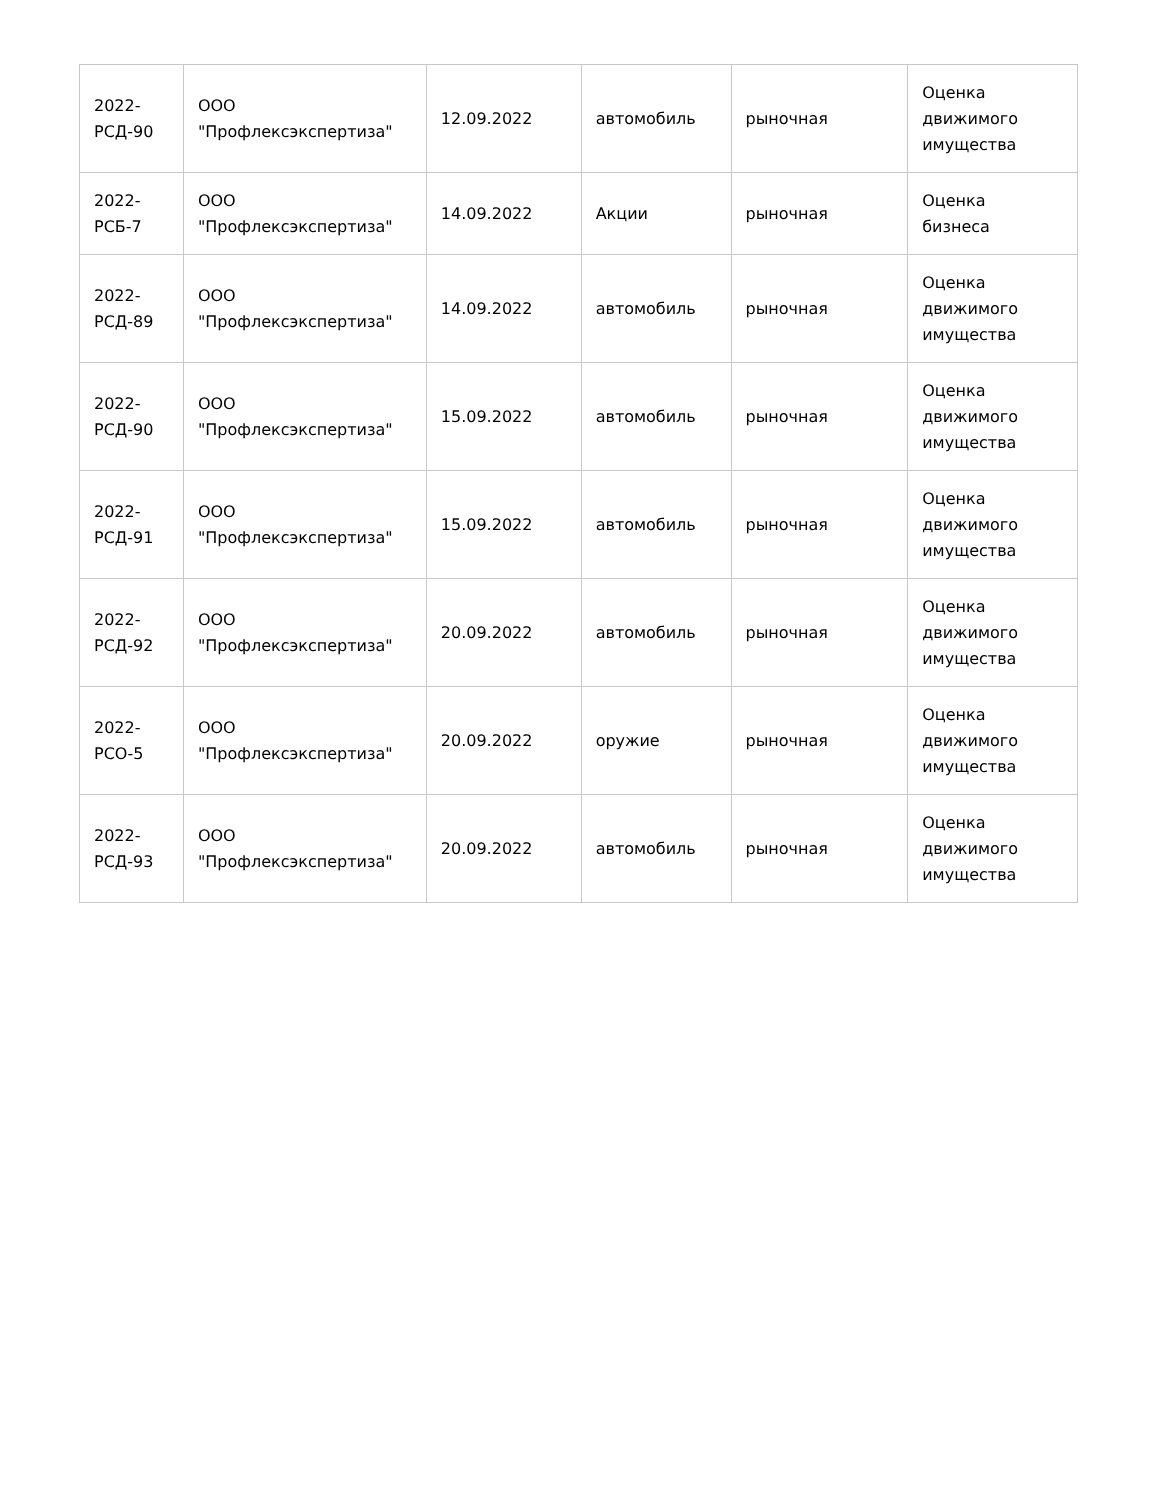| 2022- РСД-90 | ООО "Профлексэкспертиза" | 12.09.2022 | автомобиль | рыночная | Оценка движимого имущества |
| 2022- РСБ-7 | ООО "Профлексэкспертиза" | 14.09.2022 | Акции | рыночная | Оценка бизнеса |
| 2022- РСД-89 | ООО "Профлексэкспертиза" | 14.09.2022 | автомобиль | рыночная | Оценка движимого имущества |
| 2022- РСД-90 | ООО "Профлексэкспертиза" | 15.09.2022 | автомобиль | рыночная | Оценка движимого имущества |
| 2022- РСД-91 | ООО "Профлексэкспертиза" | 15.09.2022 | автомобиль | рыночная | Оценка движимого имущества |
| 2022- РСД-92 | ООО "Профлексэкспертиза" | 20.09.2022 | автомобиль | рыночная | Оценка движимого имущества |
| 2022- РСО-5 | ООО "Профлексэкспертиза" | 20.09.2022 | оружие | рыночная | Оценка движимого имущества |
| 2022- РСД-93 | ООО "Профлексэкспертиза" | 20.09.2022 | автомобиль | рыночная | Оценка движимого имущества |